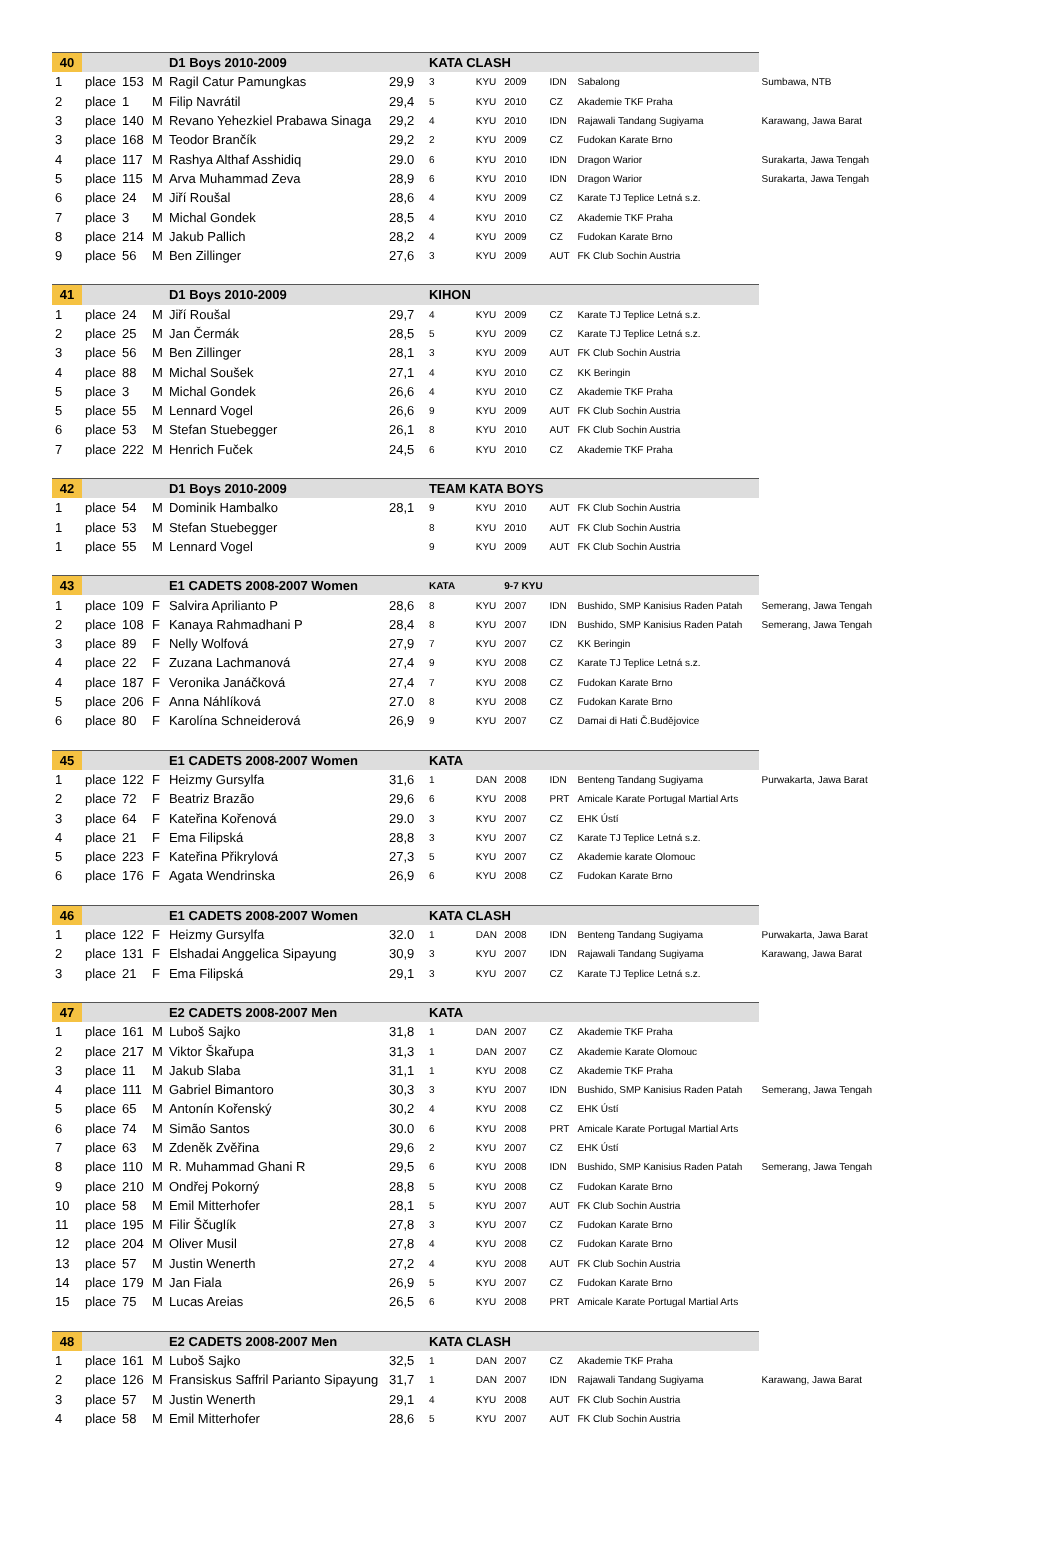| 40 | | | | D1 Boys 2010-2009 | | KATA CLASH | | | | | |
| 1 | place | 153 | M | Ragil Catur Pamungkas | 29,9 | 3 | KYU | 2009 | IDN | Sabalong | Sumbawa, NTB |
| 2 | place | 1 | M | Filip Navrátil | 29,4 | 5 | KYU | 2010 | CZ | Akademie TKF Praha | |
| 3 | place | 140 | M | Revano Yehezkiel Prabawa Sinaga | 29,2 | 4 | KYU | 2010 | IDN | Rajawali Tandang Sugiyama | Karawang, Jawa Barat |
| 3 | place | 168 | M | Teodor Brančík | 29,2 | 2 | KYU | 2009 | CZ | Fudokan Karate Brno | |
| 4 | place | 117 | M | Rashya Althaf Asshidiq | 29.0 | 6 | KYU | 2010 | IDN | Dragon Warior | Surakarta, Jawa Tengah |
| 5 | place | 115 | M | Arva Muhammad Zeva | 28,9 | 6 | KYU | 2010 | IDN | Dragon Warior | Surakarta, Jawa Tengah |
| 6 | place | 24 | M | Jiří Roušal | 28,6 | 4 | KYU | 2009 | CZ | Karate TJ Teplice Letná s.z. | |
| 7 | place | 3 | M | Michal Gondek | 28,5 | 4 | KYU | 2010 | CZ | Akademie TKF Praha | |
| 8 | place | 214 | M | Jakub Pallich | 28,2 | 4 | KYU | 2009 | CZ | Fudokan Karate Brno | |
| 9 | place | 56 | M | Ben Zillinger | 27,6 | 3 | KYU | 2009 | AUT | FK Club Sochin Austria | |
| 41 | | | | D1 Boys 2010-2009 | | KIHON | | | | | |
| 1 | place | 24 | M | Jiří Roušal | 29,7 | 4 | KYU | 2009 | CZ | Karate TJ Teplice Letná s.z. | |
| 2 | place | 25 | M | Jan Čermák | 28,5 | 5 | KYU | 2009 | CZ | Karate TJ Teplice Letná s.z. | |
| 3 | place | 56 | M | Ben Zillinger | 28,1 | 3 | KYU | 2009 | AUT | FK Club Sochin Austria | |
| 4 | place | 88 | M | Michal Soušek | 27,1 | 4 | KYU | 2010 | CZ | KK Beringin | |
| 5 | place | 3 | M | Michal Gondek | 26,6 | 4 | KYU | 2010 | CZ | Akademie TKF Praha | |
| 5 | place | 55 | M | Lennard Vogel | 26,6 | 9 | KYU | 2009 | AUT | FK Club Sochin Austria | |
| 6 | place | 53 | M | Stefan Stuebegger | 26,1 | 8 | KYU | 2010 | AUT | FK Club Sochin Austria | |
| 7 | place | 222 | M | Henrich Fuček | 24,5 | 6 | KYU | 2010 | CZ | Akademie TKF Praha | |
| 42 | | | | D1 Boys 2010-2009 | | TEAM KATA BOYS | | | | | |
| 1 | place | 54 | M | Dominik Hambalko | 28,1 | 9 | KYU | 2010 | AUT | FK Club Sochin Austria | |
| 1 | place | 53 | M | Stefan Stuebegger | | 8 | KYU | 2010 | AUT | FK Club Sochin Austria | |
| 1 | place | 55 | M | Lennard Vogel | | 9 | KYU | 2009 | AUT | FK Club Sochin Austria | |
| 43 | | | | E1 CADETS 2008-2007 Women | | KATA | | 9-7 KYU | | | |
| 1 | place | 109 | F | Salvira Aprilianto P | 28,6 | 8 | KYU | 2007 | IDN | Bushido, SMP Kanisius Raden Patah | Semerang, Jawa Tengah |
| 2 | place | 108 | F | Kanaya Rahmadhani P | 28,4 | 8 | KYU | 2007 | IDN | Bushido, SMP Kanisius Raden Patah | Semerang, Jawa Tengah |
| 3 | place | 89 | F | Nelly Wolfová | 27,9 | 7 | KYU | 2007 | CZ | KK Beringin | |
| 4 | place | 22 | F | Zuzana Lachmanová | 27,4 | 9 | KYU | 2008 | CZ | Karate TJ Teplice Letná s.z. | |
| 4 | place | 187 | F | Veronika Janáčková | 27,4 | 7 | KYU | 2008 | CZ | Fudokan Karate Brno | |
| 5 | place | 206 | F | Anna Náhlíková | 27.0 | 8 | KYU | 2008 | CZ | Fudokan Karate Brno | |
| 6 | place | 80 | F | Karolína Schneiderová | 26,9 | 9 | KYU | 2007 | CZ | Damai di Hati Č.Budějovice | |
| 45 | | | | E1 CADETS 2008-2007 Women | | KATA | | | | | |
| 1 | place | 122 | F | Heizmy Gursylfa | 31,6 | 1 | DAN | 2008 | IDN | Benteng Tandang Sugiyama | Purwakarta, Jawa Barat |
| 2 | place | 72 | F | Beatriz Brazão | 29,6 | 6 | KYU | 2008 | PRT | Amicale Karate Portugal Martial Arts | |
| 3 | place | 64 | F | Kateřina Kořenová | 29.0 | 3 | KYU | 2007 | CZ | EHK Ústí | |
| 4 | place | 21 | F | Ema Filipská | 28,8 | 3 | KYU | 2007 | CZ | Karate TJ Teplice Letná s.z. | |
| 5 | place | 223 | F | Kateřina Přikrylová | 27,3 | 5 | KYU | 2007 | CZ | Akademie karate Olomouc | |
| 6 | place | 176 | F | Agata Wendrinska | 26,9 | 6 | KYU | 2008 | CZ | Fudokan Karate Brno | |
| 46 | | | | E1 CADETS 2008-2007 Women | | KATA CLASH | | | | | |
| 1 | place | 122 | F | Heizmy Gursylfa | 32.0 | 1 | DAN | 2008 | IDN | Benteng Tandang Sugiyama | Purwakarta, Jawa Barat |
| 2 | place | 131 | F | Elshadai Anggelica Sipayung | 30,9 | 3 | KYU | 2007 | IDN | Rajawali Tandang Sugiyama | Karawang, Jawa Barat |
| 3 | place | 21 | F | Ema Filipská | 29,1 | 3 | KYU | 2007 | CZ | Karate TJ Teplice Letná s.z. | |
| 47 | | | | E2 CADETS 2008-2007 Men | | KATA | | | | | |
| 1 | place | 161 | M | Luboš Sajko | 31,8 | 1 | DAN | 2007 | CZ | Akademie TKF Praha | |
| 2 | place | 217 | M | Viktor Škařupa | 31,3 | 1 | DAN | 2007 | CZ | Akademie Karate Olomouc | |
| 3 | place | 11 | M | Jakub Slaba | 31,1 | 1 | KYU | 2008 | CZ | Akademie TKF Praha | |
| 4 | place | 111 | M | Gabriel Bimantoro | 30,3 | 3 | KYU | 2007 | IDN | Bushido, SMP Kanisius Raden Patah | Semerang, Jawa Tengah |
| 5 | place | 65 | M | Antonín Kořenský | 30,2 | 4 | KYU | 2008 | CZ | EHK Ústí | |
| 6 | place | 74 | M | Simão Santos | 30.0 | 6 | KYU | 2008 | PRT | Amicale Karate Portugal Martial Arts | |
| 7 | place | 63 | M | Zdeněk Zvěřina | 29,6 | 2 | KYU | 2007 | CZ | EHK Ústí | |
| 8 | place | 110 | M | R. Muhammad Ghani R | 29,5 | 6 | KYU | 2008 | IDN | Bushido, SMP Kanisius Raden Patah | Semerang, Jawa Tengah |
| 9 | place | 210 | M | Ondřej Pokorný | 28,8 | 5 | KYU | 2008 | CZ | Fudokan Karate Brno | |
| 10 | place | 58 | M | Emil Mitterhofer | 28,1 | 5 | KYU | 2007 | AUT | FK Club Sochin Austria | |
| 11 | place | 195 | M | Filir Ščuglík | 27,8 | 3 | KYU | 2007 | CZ | Fudokan Karate Brno | |
| 12 | place | 204 | M | Oliver Musil | 27,8 | 4 | KYU | 2008 | CZ | Fudokan Karate Brno | |
| 13 | place | 57 | M | Justin Wenerth | 27,2 | 4 | KYU | 2008 | AUT | FK Club Sochin Austria | |
| 14 | place | 179 | M | Jan Fiala | 26,9 | 5 | KYU | 2007 | CZ | Fudokan Karate Brno | |
| 15 | place | 75 | M | Lucas Areias | 26,5 | 6 | KYU | 2008 | PRT | Amicale Karate Portugal Martial Arts | |
| 48 | | | | E2 CADETS 2008-2007 Men | | KATA CLASH | | | | | |
| 1 | place | 161 | M | Luboš Sajko | 32,5 | 1 | DAN | 2007 | CZ | Akademie TKF Praha | |
| 2 | place | 126 | M | Fransiskus Saffril Parianto Sipayung | 31,7 | 1 | DAN | 2007 | IDN | Rajawali Tandang Sugiyama | Karawang, Jawa Barat |
| 3 | place | 57 | M | Justin Wenerth | 29,1 | 4 | KYU | 2008 | AUT | FK Club Sochin Austria | |
| 4 | place | 58 | M | Emil Mitterhofer | 28,6 | 5 | KYU | 2007 | AUT | FK Club Sochin Austria | |